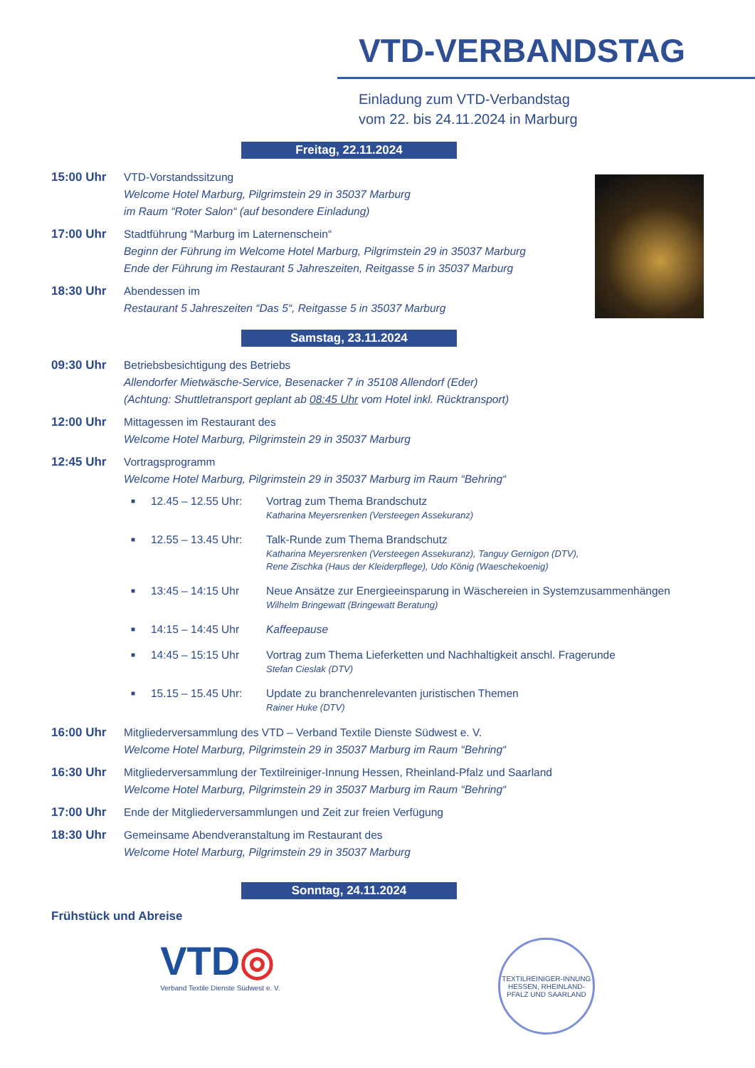VTD-VERBANDSTAG
Einladung zum VTD-Verbandstag
vom 22. bis 24.11.2024 in Marburg
Freitag, 22.11.2024
15:00 Uhr VTD-Vorstandssitzung
Welcome Hotel Marburg, Pilgrimstein 29 in 35037 Marburg
im Raum “Roter Salon“ (auf besondere Einladung)
17:00 Uhr Stadtführung “Marburg im Laternenschein“Beginn der Führung im Welcome Hotel Marburg, Pilgrimstein 29 in 35037 Marburg
Ende der Führung im Restaurant 5 Jahreszeiten, Reitgasse 5 in 35037 Marburg
18:30 Uhr Abendessen im
Restaurant 5 Jahreszeiten “Das 5“, Reitgasse 5 in 35037 Marburg
Samstag, 23.11.2024
09:30 Uhr Betriebsbesichtigung des Betriebs
Allendorfer Mietwäsche-Service, Besenacker 7 in 35108 Allendorf (Eder)
(Achtung: Shuttletransport geplant ab 08:45 Uhr vom Hotel inkl. Rücktransport)
12:00 Uhr Mittagessen im Restaurant des
Welcome Hotel Marburg, Pilgrimstein 29 in 35037 Marburg
12:45 Uhr Vortragsprogramm
Welcome Hotel Marburg, Pilgrimstein 29 in 35037 Marburg im Raum “Behring“
■
12.45 – 12.55 Uhr:
Vortrag zum Thema Brandschutz
Katharina Meyersrenken (Versteegen Assekuranz)
■
12.55 – 13.45 Uhr:
Talk-Runde zum Thema Brandschutz
Katharina Meyersrenken (Versteegen Assekuranz), Tanguy Gernigon (DTV),
Rene Zischka (Haus der Kleiderpflege), Udo König (Waeschekoenig)
■
13:45 – 14:15 Uhr Neue Ansätze zur Energieeinsparung in Wäschereien in Systemzusammenhängen
Wilhelm Bringewatt (Bringewatt Beratung)
■
14:15 – 14:45 Uhr Kaffeepause
■
14:45 – 15:15 Uhr Vortrag zum Thema Lieferketten und Nachhaltigkeit anschl. Fragerunde
Stefan Cieslak (DTV)
■
15.15 – 15.45 Uhr:
Update zu branchenrelevanten juristischen Themen
Rainer Huke (DTV)
16:00 Uhr Mitgliederversammlung des VTD – Verband Textile Dienste Südwest e. V.
Welcome Hotel Marburg, Pilgrimstein 29 in 35037 Marburg im Raum “Behring“
16:30 Uhr Mitgliederversammlung der Textilreiniger-Innung Hessen, Rheinland-Pfalz und Saarland
Welcome Hotel Marburg, Pilgrimstein 29 in 35037 Marburg im Raum “Behring“
17:00 Uhr Ende der Mitgliederversammlungen und Zeit zur freien Verfügung
18:30 Uhr Gemeinsame Abendveranstaltung im Restaurant des
Welcome Hotel Marburg, Pilgrimstein 29 in 35037 Marburg
Sonntag, 24.11.2024
Frühstück und Abreise
VTD◎
Verband Textile Dienste Südwest e. V.
TEXTILREINIGER-INNUNG HESSEN, RHEINLAND-PFALZ UND SAARLAND